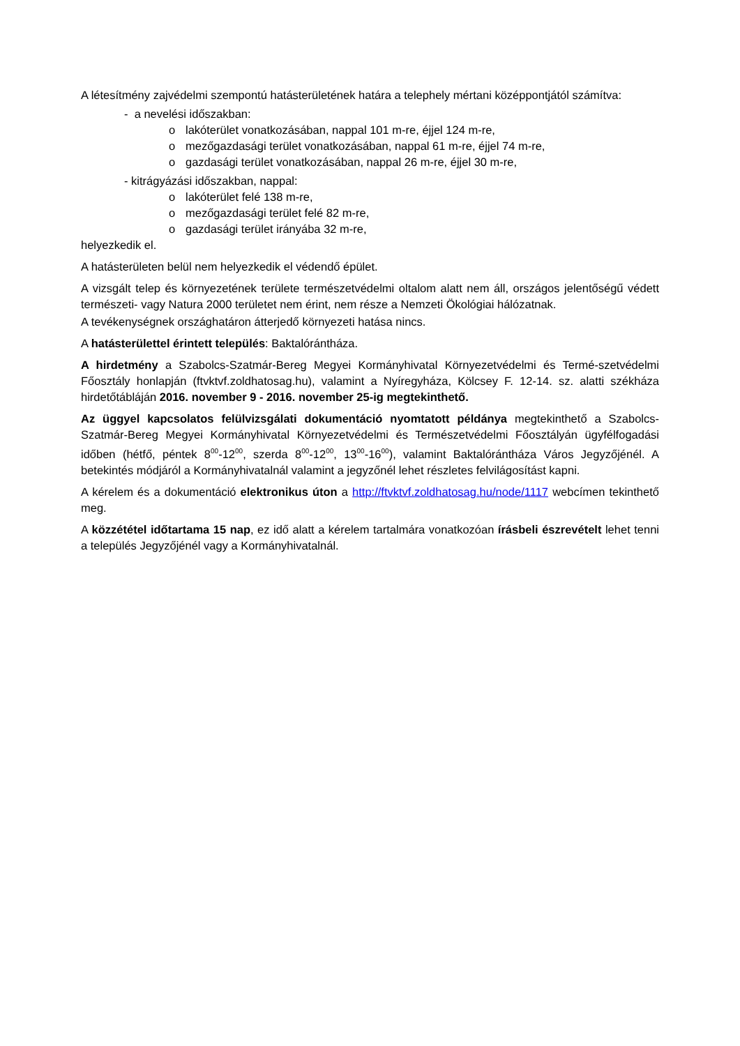A létesítmény zajvédelmi szempontú hatásterületének határa a telephely mértani középpontjától számítva:
- a nevelési időszakban:
o lakóterület vonatkozásában, nappal 101 m-re, éjjel 124 m-re,
o mezőgazdasági terület vonatkozásában, nappal 61 m-re, éjjel 74 m-re,
o gazdasági terület vonatkozásában, nappal 26 m-re, éjjel 30 m-re,
- kitrágyázási időszakban, nappal:
o lakóterület felé 138 m-re,
o mezőgazdasági terület felé 82 m-re,
o gazdasági terület irányába 32 m-re,
helyezkedik el.
A hatásterületen belül nem helyezkedik el védendő épület.
A vizsgált telep és környezetének területe természetvédelmi oltalom alatt nem áll, országos jelentőségű védett természeti- vagy Natura 2000 területet nem érint, nem része a Nemzeti Ökológiai hálózatnak.
A tevékenységnek országhatáron átterjedő környezeti hatása nincs.
A hatásterülettel érintett település: Baktalórántháza.
A hirdetmény a Szabolcs-Szatmár-Bereg Megyei Kormányhivatal Környezetvédelmi és Termé-szetvédelmi Főosztály honlapján (ftvktvf.zoldhatosag.hu), valamint a Nyíregyháza, Kölcsey F. 12-14. sz. alatti székháza hirdetőtábláján 2016. november 9 - 2016. november 25-ig megtekinthető.
Az üggyel kapcsolatos felülvizsgálati dokumentáció nyomtatott példánya megtekinthető a Szabolcs-Szatmár-Bereg Megyei Kormányhivatal Környezetvédelmi és Természetvédelmi Főosztályán ügyfélfogadási időben (hétfő, péntek 8<sup>00</sup>-12<sup>00</sup>, szerda 8<sup>00</sup>-12<sup>00</sup>, 13<sup>00</sup>-16<sup>00</sup>), valamint Baktalórántháza Város Jegyzőjénél. A betekintés módjáról a Kormányhivatalnál valamint a jegyzőnél lehet részletes felvilágosítást kapni.
A kérelem és a dokumentáció elektronikus úton a http://ftvktvf.zoldhatosag.hu/node/1117 webcímen tekinthető meg.
A közzététel időtartama 15 nap, ez idő alatt a kérelem tartalmára vonatkozóan írásbeli észrevételt lehet tenni a település Jegyzőjénél vagy a Kormányhivatalnál.